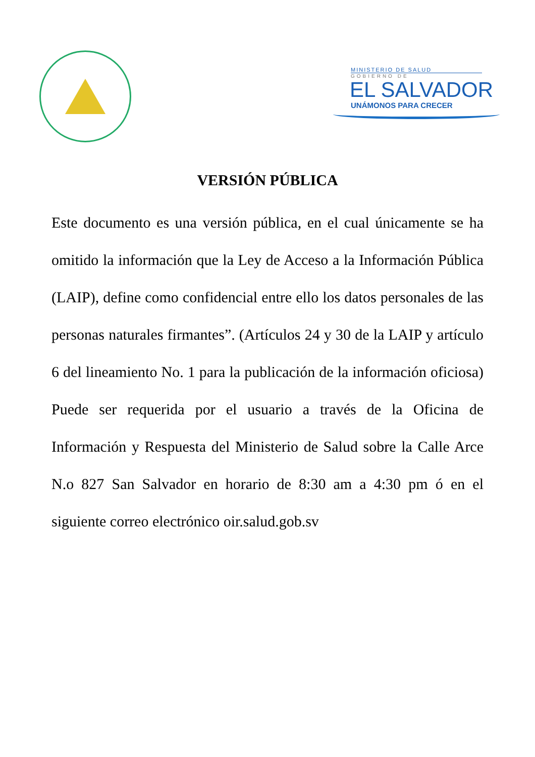MINISTERIO DE SALUD
GOBIERNO DE
EL SALVADOR
UNÁMONOS PARA CRECER
VERSIÓN PÚBLICA
Este documento es una versión pública, en el cual únicamente se ha omitido la información que la Ley de Acceso a la Información Pública (LAIP), define como confidencial entre ello los datos personales de las personas naturales firmantes”. (Artículos 24 y 30 de la LAIP y artículo 6 del lineamiento No. 1 para la publicación de la información oficiosa) Puede ser requerida por el usuario a través de la Oficina de Información y Respuesta del Ministerio de Salud sobre la Calle Arce N.o 827 San Salvador en horario de 8:30 am a 4:30 pm ó en el siguiente correo electrónico oir.salud.gob.sv